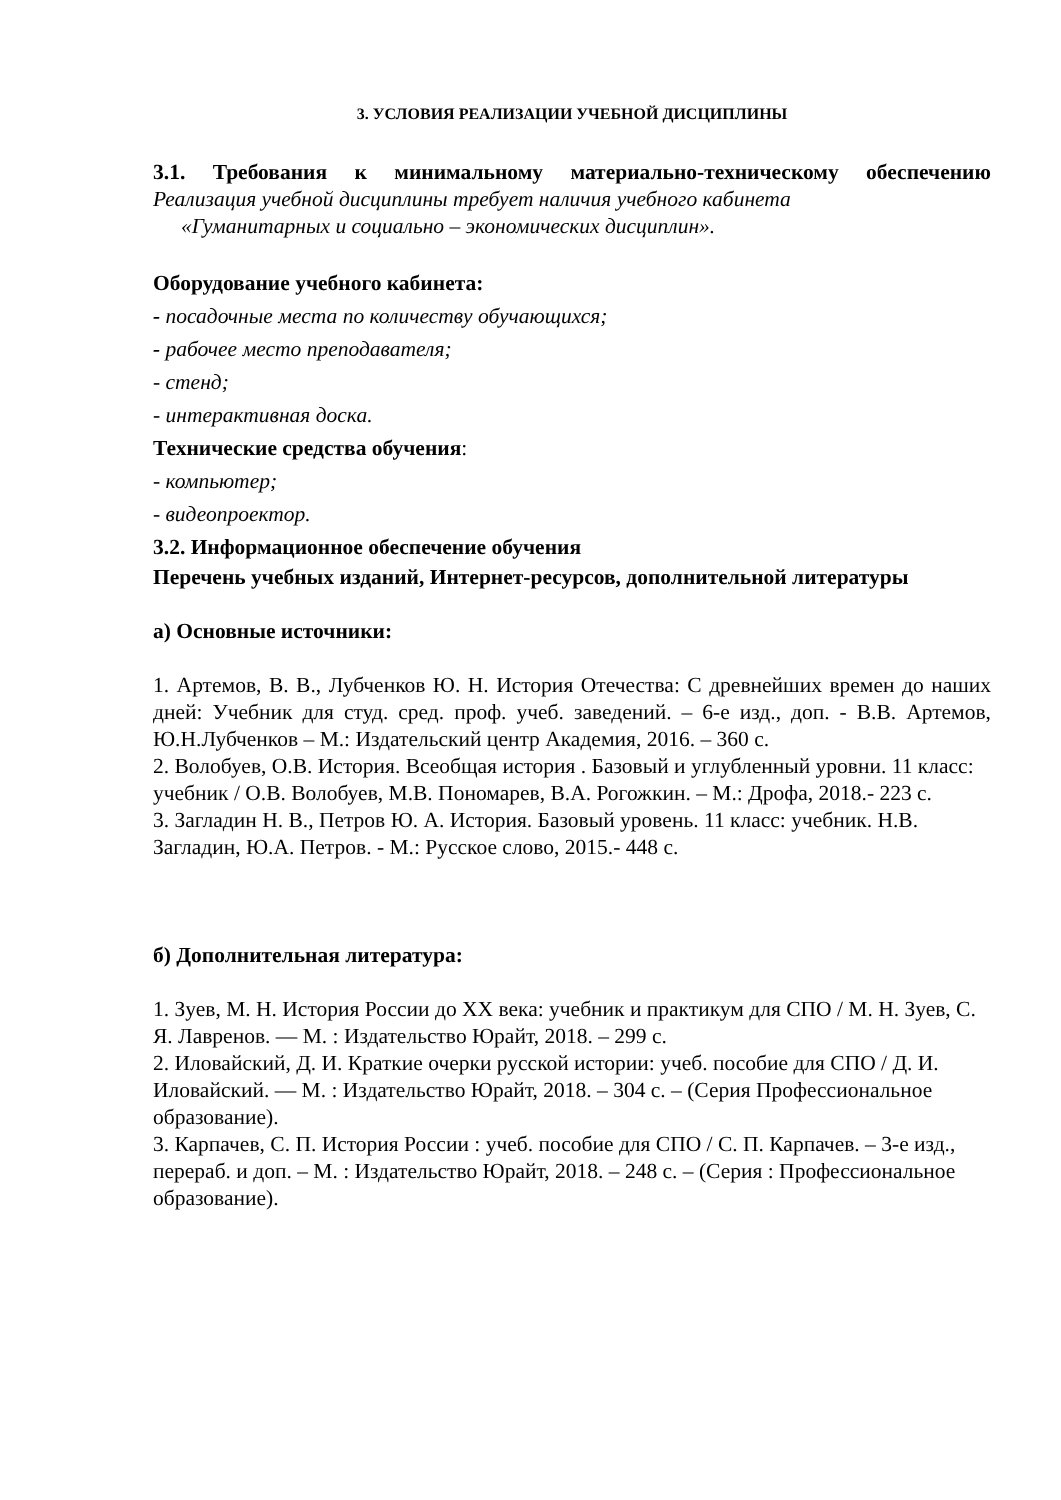3. УСЛОВИЯ РЕАЛИЗАЦИИ УЧЕБНОЙ ДИСЦИПЛИНЫ
3.1. Требования к минимальному материально-техническому обеспечению
Реализация учебной дисциплины требует наличия учебного кабинета
«Гуманитарных и социально – экономических дисциплин».
Оборудование учебного кабинета:
- посадочные места по количеству обучающихся;
- рабочее место преподавателя;
- стенд;
- интерактивная доска.
Технические средства обучения:
- компьютер;
- видеопроектор.
3.2. Информационное обеспечение обучения
Перечень учебных изданий, Интернет-ресурсов, дополнительной литературы
а) Основные источники:
1. Артемов, В. В., Лубченков Ю. Н. История Отечества: С древнейших времен до наших дней: Учебник для студ. сред. проф. учеб. заведений. – 6-е изд., доп. - В.В. Артемов, Ю.Н.Лубченков – М.: Издательский центр Академия, 2016. – 360 с.
2. Волобуев, О.В. История. Всеобщая история . Базовый и углубленный уровни. 11 класс: учебник / О.В. Волобуев, М.В. Пономарев, В.А. Рогожкин. – М.: Дрофа, 2018.- 223 с.
3. Загладин Н. В., Петров Ю. А. История. Базовый уровень. 11 класс: учебник. Н.В. Загладин, Ю.А. Петров. - М.: Русское слово, 2015.- 448 с.
б) Дополнительная литература:
1. Зуев, М. Н. История России до XX века: учебник и практикум для СПО / М. Н. Зуев, С. Я. Лавренов. — М. : Издательство Юрайт, 2018. – 299 с.
2. Иловайский, Д. И. Краткие очерки русской истории: учеб. пособие для СПО / Д. И. Иловайский. — М. : Издательство Юрайт, 2018. – 304 с. – (Серия Профессиональное образование).
3. Карпачев, С. П. История России : учеб. пособие для СПО / С. П. Карпачев. – 3-е изд., перераб. и доп. – М. : Издательство Юрайт, 2018. – 248 с. – (Серия : Профессиональное образование).